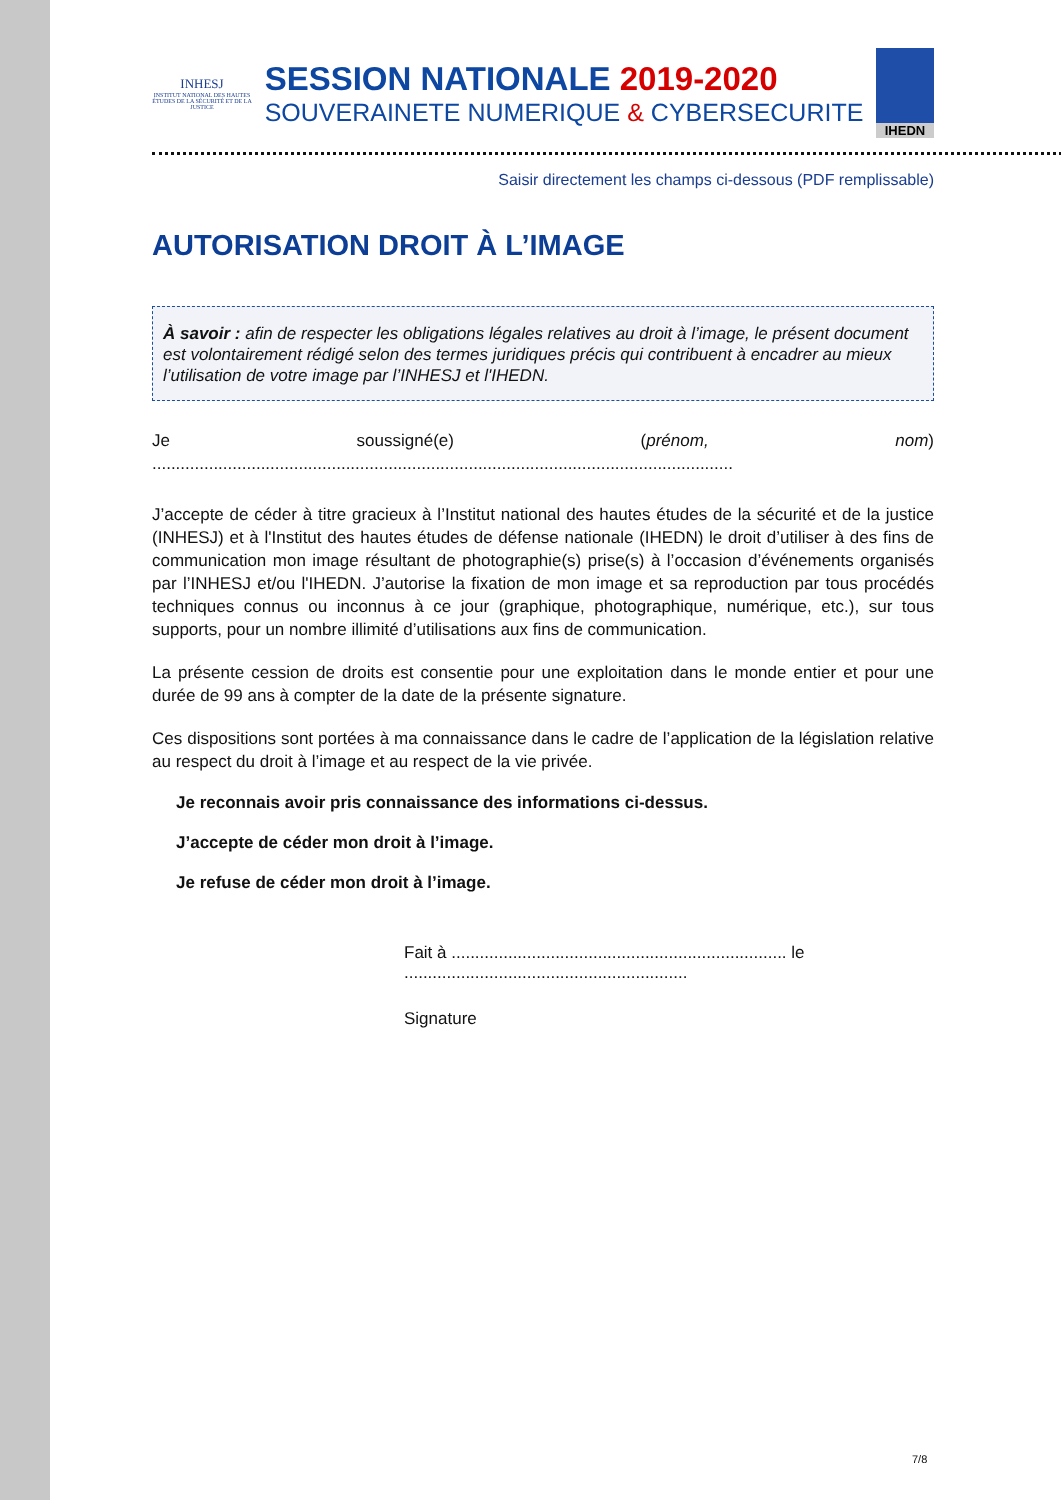INHESJ
INSTITUT NATIONAL DES HAUTES ÉTUDES DE LA SÉCURITÉ ET DE LA JUSTICE
SESSION NATIONALE 2019-2020
SOUVERAINETE NUMERIQUE & CYBERSECURITE
IHEDN
Saisir directement les champs ci-dessous (PDF remplissable)
AUTORISATION DROIT À L’IMAGE
À savoir : afin de respecter les obligations légales relatives au droit à l’image, le présent document est volontairement rédigé selon des termes juridiques précis qui contribuent à encadrer au mieux l’utilisation de votre image par l’INHESJ et l'IHEDN.
Je soussigné(e) (prénom, nom) ...........................................................................................................................
J’accepte de céder à titre gracieux à l’Institut national des hautes études de la sécurité et de la justice (INHESJ) et à l'Institut des hautes études de défense nationale (IHEDN) le droit d’utiliser à des fins de communication mon image résultant de photographie(s) prise(s) à l’occasion d’événements organisés par l’INHESJ et/ou l'IHEDN. J’autorise la fixation de mon image et sa reproduction par tous procédés techniques connus ou inconnus à ce jour (graphique, photographique, numérique, etc.), sur tous supports, pour un nombre illimité d’utilisations aux fins de communication.
La présente cession de droits est consentie pour une exploitation dans le monde entier et pour une durée de 99 ans à compter de la date de la présente signature.
Ces dispositions sont portées à ma connaissance dans le cadre de l’application de la législation relative au respect du droit à l’image et au respect de la vie privée.
Je reconnais avoir pris connaissance des informations ci-dessus.
J’accepte de céder mon droit à l’image.
Je refuse de céder mon droit à l’image.
Fait à ....................................................................... le ............................................................
Signature
7/8